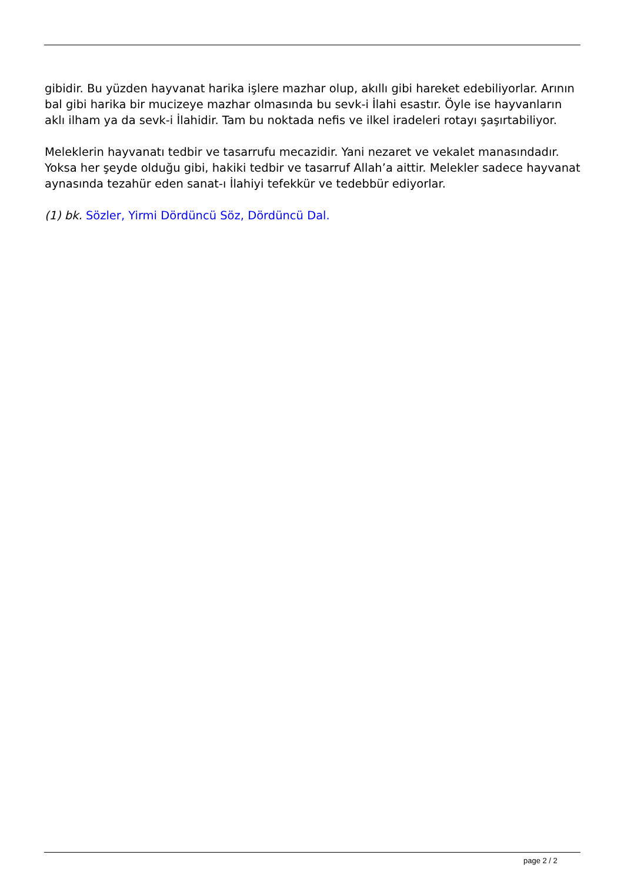gibidir. Bu yüzden hayvanat harika işlere mazhar olup, akıllı gibi hareket edebiliyorlar. Arının bal gibi harika bir mucizeye mazhar olmasında bu sevk-i İlahi esastır. Öyle ise hayvanların aklı ilham ya da sevk-i İlahidir. Tam bu noktada nefis ve ilkel iradeleri rotayı şaşırtabiliyor.
Meleklerin hayvanatı tedbir ve tasarrufu mecazidir. Yani nezaret ve vekalet manasındadır. Yoksa her şeyde olduğu gibi, hakiki tedbir ve tasarruf Allah’a aittir. Melekler sadece hayvanat aynasında tezahür eden sanat-ı İlahiyi tefekkür ve tedebbür ediyorlar.
(1) bk. Sözler, Yirmi Dördüncü Söz, Dördüncü Dal.
page 2 / 2